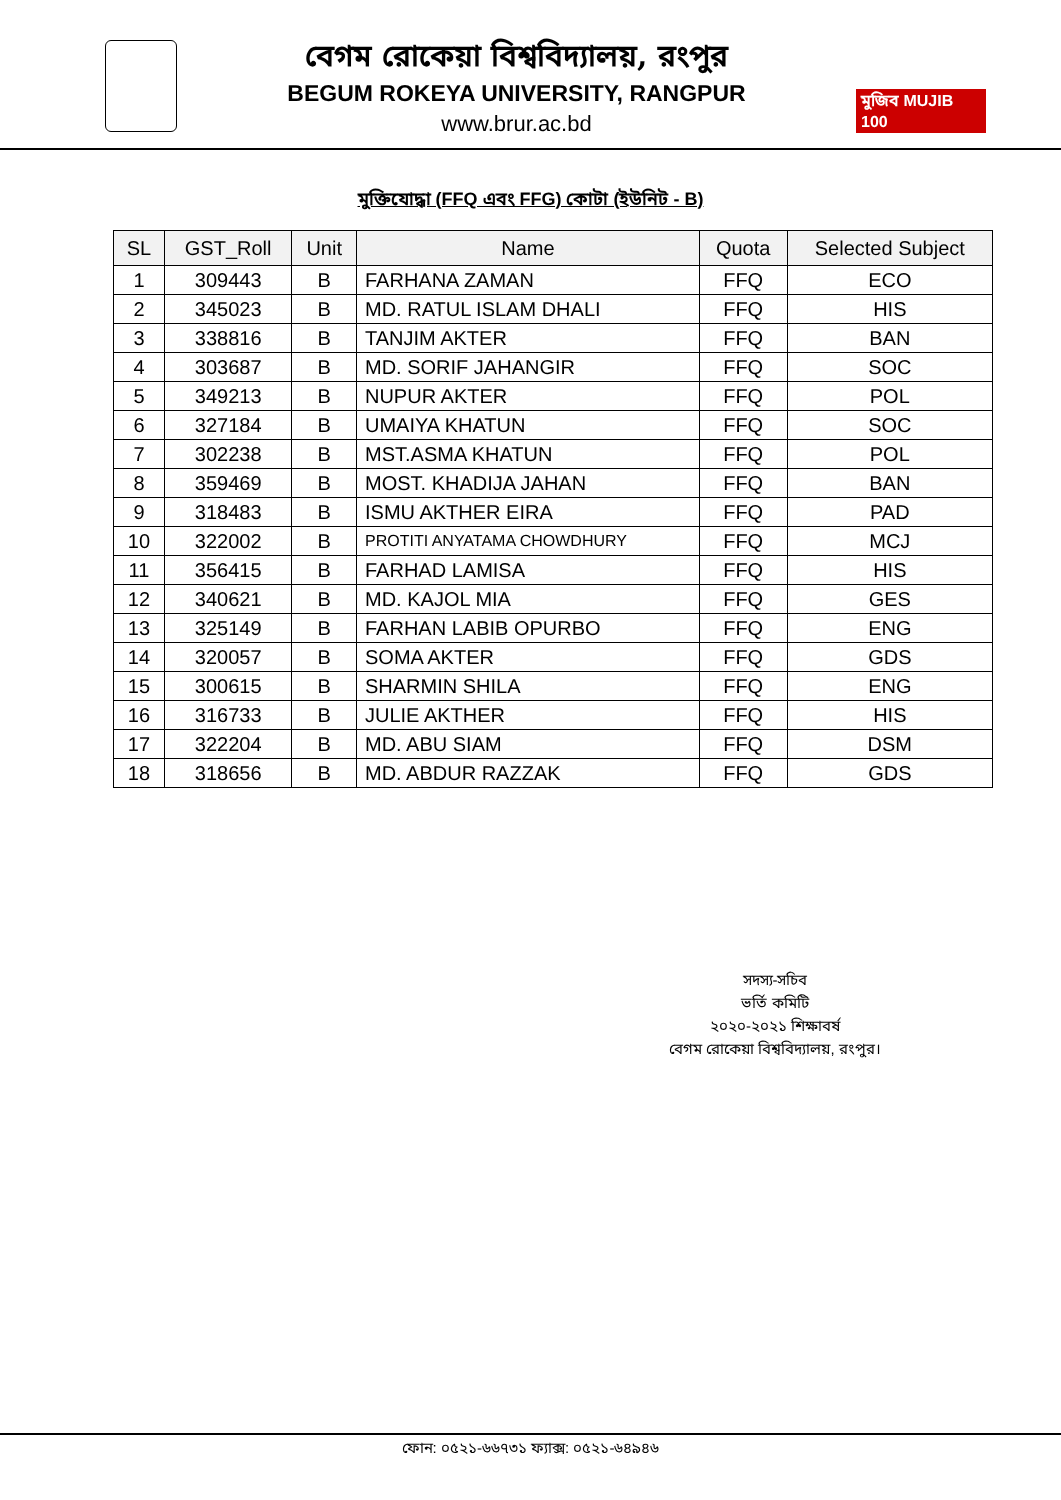বেগম রোকেয়া বিশ্ববিদ্যালয়, রংপুর
BEGUM ROKEYA UNIVERSITY, RANGPUR
www.brur.ac.bd
মুজিব MUJIB 100
মুক্তিযোদ্ধা (FFQ এবং FFG) কোটা (ইউনিট - B)
| SL | GST_Roll | Unit | Name | Quota | Selected Subject |
| --- | --- | --- | --- | --- | --- |
| 1 | 309443 | B | FARHANA ZAMAN | FFQ | ECO |
| 2 | 345023 | B | MD. RATUL ISLAM DHALI | FFQ | HIS |
| 3 | 338816 | B | TANJIM AKTER | FFQ | BAN |
| 4 | 303687 | B | MD. SORIF JAHANGIR | FFQ | SOC |
| 5 | 349213 | B | NUPUR AKTER | FFQ | POL |
| 6 | 327184 | B | UMAIYA KHATUN | FFQ | SOC |
| 7 | 302238 | B | MST.ASMA KHATUN | FFQ | POL |
| 8 | 359469 | B | MOST. KHADIJA JAHAN | FFQ | BAN |
| 9 | 318483 | B | ISMU AKTHER EIRA | FFQ | PAD |
| 10 | 322002 | B | PROTITI ANYATAMA CHOWDHURY | FFQ | MCJ |
| 11 | 356415 | B | FARHAD LAMISA | FFQ | HIS |
| 12 | 340621 | B | MD. KAJOL MIA | FFQ | GES |
| 13 | 325149 | B | FARHAN LABIB OPURBO | FFQ | ENG |
| 14 | 320057 | B | SOMA AKTER | FFQ | GDS |
| 15 | 300615 | B | SHARMIN SHILA | FFQ | ENG |
| 16 | 316733 | B | JULIE AKTHER | FFQ | HIS |
| 17 | 322204 | B | MD. ABU SIAM | FFQ | DSM |
| 18 | 318656 | B | MD. ABDUR RAZZAK | FFQ | GDS |
সদস্য-সচিব
ভর্তি কমিটি
২০২০-২০২১ শিক্ষাবর্ষ
বেগম রোকেয়া বিশ্ববিদ্যালয়, রংপুর।
ফোন: ০৫২১-৬৬৭৩১ ফ্যাক্স: ০৫২১-৬৪৯৪৬